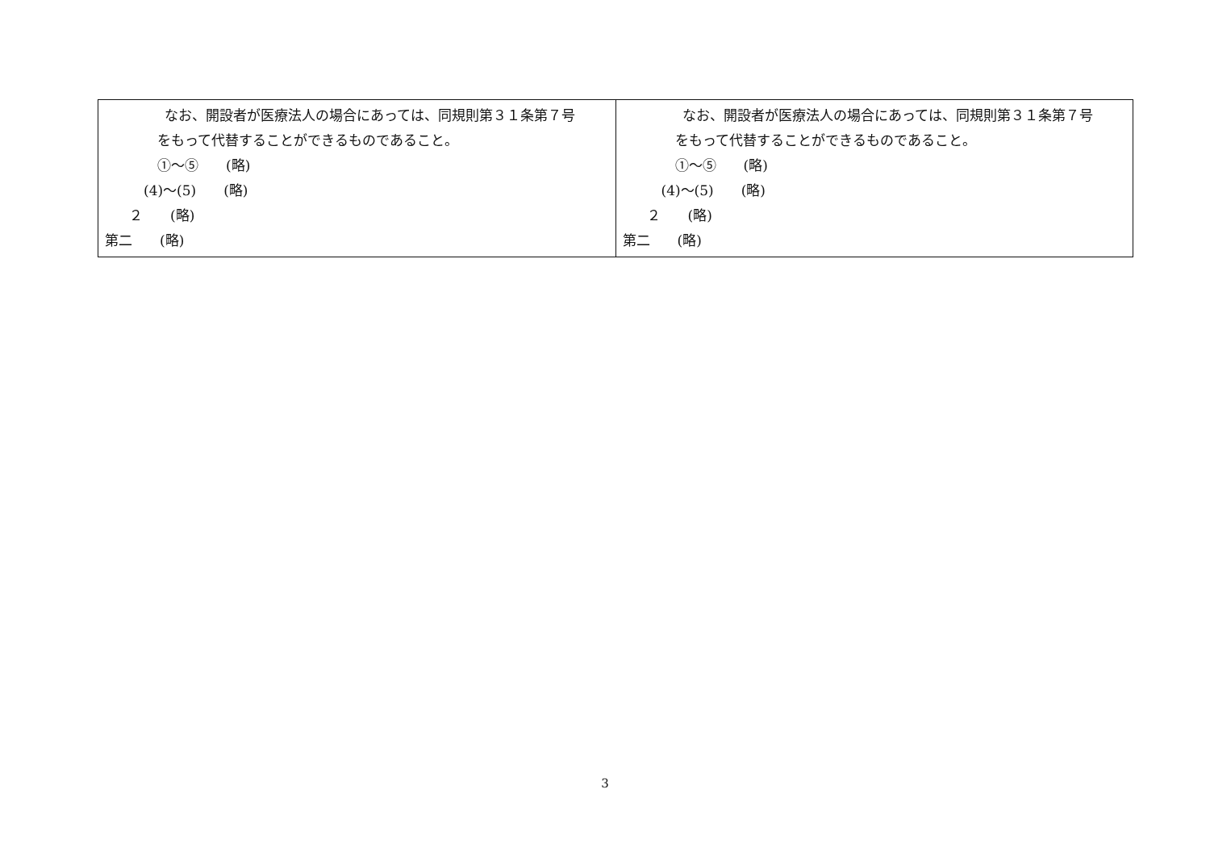| なお、開設者が医療法人の場合にあっては、同規則第３１条第７号 をもって代替することができるものであること。 ①～⑤ (略) (4)～(5) (略) ２ (略) 第二 (略) | なお、開設者が医療法人の場合にあっては、同規則第３１条第７号 をもって代替することができるものであること。 ①～⑤ (略) (4)～(5) (略) ２ (略) 第二 (略) |
3